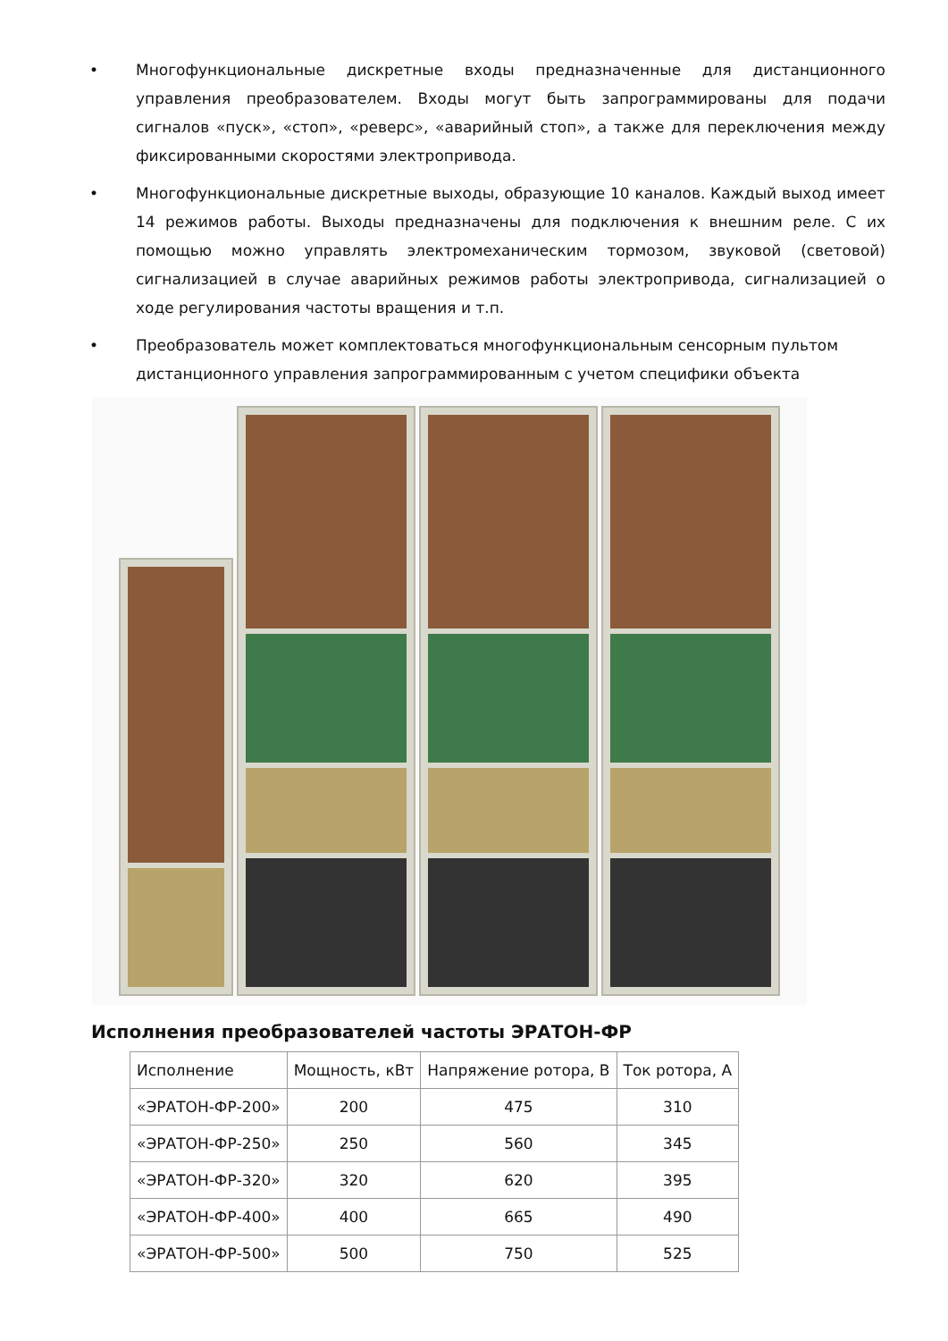• Многофункциональные дискретные входы предназначенные для дистанционного управления преобразователем. Входы могут быть запрограммированы для подачи сигналов «пуск», «стоп», «реверс», «аварийный стоп», а также для переключения между фиксированными скоростями электропривода.
• Многофункциональные дискретные выходы, образующие 10 каналов. Каждый выход имеет 14 режимов работы. Выходы предназначены для подключения к внешним реле. С их помощью можно управлять электромеханическим тормозом, звуковой (световой) сигнализацией в случае аварийных режимов работы электропривода, сигнализацией о ходе регулирования частоты вращения и т.п.
• Преобразователь может комплектоваться многофункциональным сенсорным пультом дистанционного управления запрограммированным с учетом специфики объекта
Исполнения преобразователей частоты ЭРАТОН-ФР
| Исполнение | Мощность, кВт | Напряжение ротора, В | Ток ротора, А |
| --- | --- | --- | --- |
| «ЭРАТОН-ФР-200» | 200 | 475 | 310 |
| «ЭРАТОН-ФР-250» | 250 | 560 | 345 |
| «ЭРАТОН-ФР-320» | 320 | 620 | 395 |
| «ЭРАТОН-ФР-400» | 400 | 665 | 490 |
| «ЭРАТОН-ФР-500» | 500 | 750 | 525 |